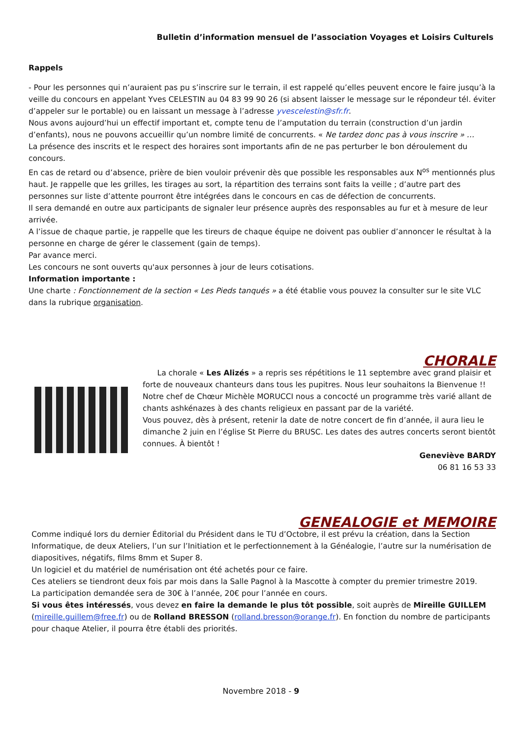Bulletin d’information mensuel de l’association Voyages et Loisirs Culturels
Rappels
- Pour les personnes qui n’auraient pas pu s’inscrire sur le terrain, il est rappelé qu’elles peuvent encore le faire jusqu’à la veille du concours en appelant Yves CELESTIN au 04 83 99 90 26 (si absent laisser le message sur le répondeur tél. éviter d’appeler sur le portable) ou en laissant un message à l’adresse yvescelestin@sfr.fr.
Nous avons aujourd’hui un effectif important et, compte tenu de l’amputation du terrain (construction d’un jardin d’enfants), nous ne pouvons accueillir qu’un nombre limité de concurrents. « Ne tardez donc pas à vous inscrire » …
La présence des inscrits et le respect des horaires sont importants afin de ne pas perturber le bon déroulement du concours.
En cas de retard ou d’absence, prière de bien vouloir prévenir dès que possible les responsables aux N<sup>os</sup> mentionnés plus haut. Je rappelle que les grilles, les tirages au sort, la répartition des terrains sont faits la veille ; d’autre part des personnes sur liste d’attente pourront être intégrées dans le concours en cas de défection de concurrents.
Il sera demandé en outre aux participants de signaler leur présence auprès des responsables au fur et à mesure de leur arrivée.
A l’issue de chaque partie, je rappelle que les tireurs de chaque équipe ne doivent pas oublier d’annoncer le résultat à la personne en charge de gérer le classement (gain de temps).
Par avance merci.
Les concours ne sont ouverts qu'aux personnes à jour de leurs cotisations.
Information importante :
Une charte : Fonctionnement de la section « Les Pieds tanqués » a été établie vous pouvez la consulter sur le site VLC dans la rubrique organisation.
CHORALE
La chorale « Les Alizés » a repris ses répétitions le 11 septembre avec grand plaisir et forte de nouveaux chanteurs dans tous les pupitres. Nous leur souhaitons la Bienvenue !!
Notre chef de Chœur Michèle MORUCCI nous a concocté un programme très varié allant de chants ashkénazes à des chants religieux en passant par de la variété.
Vous pouvez, dès à présent, retenir la date de notre concert de fin d’année, il aura lieu le dimanche 2 juin en l’église St Pierre du BRUSC. Les dates des autres concerts seront bientôt connues. À bientôt !
Geneviève BARDY
06 81 16 53 33
GENEALOGIE et MEMOIRE
Comme indiqué lors du dernier Éditorial du Président dans le TU d’Octobre, il est prévu la création, dans la Section Informatique, de deux Ateliers, l’un sur l’Initiation et le perfectionnement à la Généalogie, l’autre sur la numérisation de diapositives, négatifs, films 8mm et Super 8.
Un logiciel et du matériel de numérisation ont été achetés pour ce faire.
Ces ateliers se tiendront deux fois par mois dans la Salle Pagnol à la Mascotte à compter du premier trimestre 2019.
La participation demandée sera de 30€ à l’année, 20€ pour l’année en cours.
Si vous êtes intéressés, vous devez en faire la demande le plus tôt possible, soit auprès de Mireille GUILLEM (mireille.guillem@free.fr) ou de Rolland BRESSON (rolland.bresson@orange.fr). En fonction du nombre de participants pour chaque Atelier, il pourra être établi des priorités.
Novembre 2018 - 9